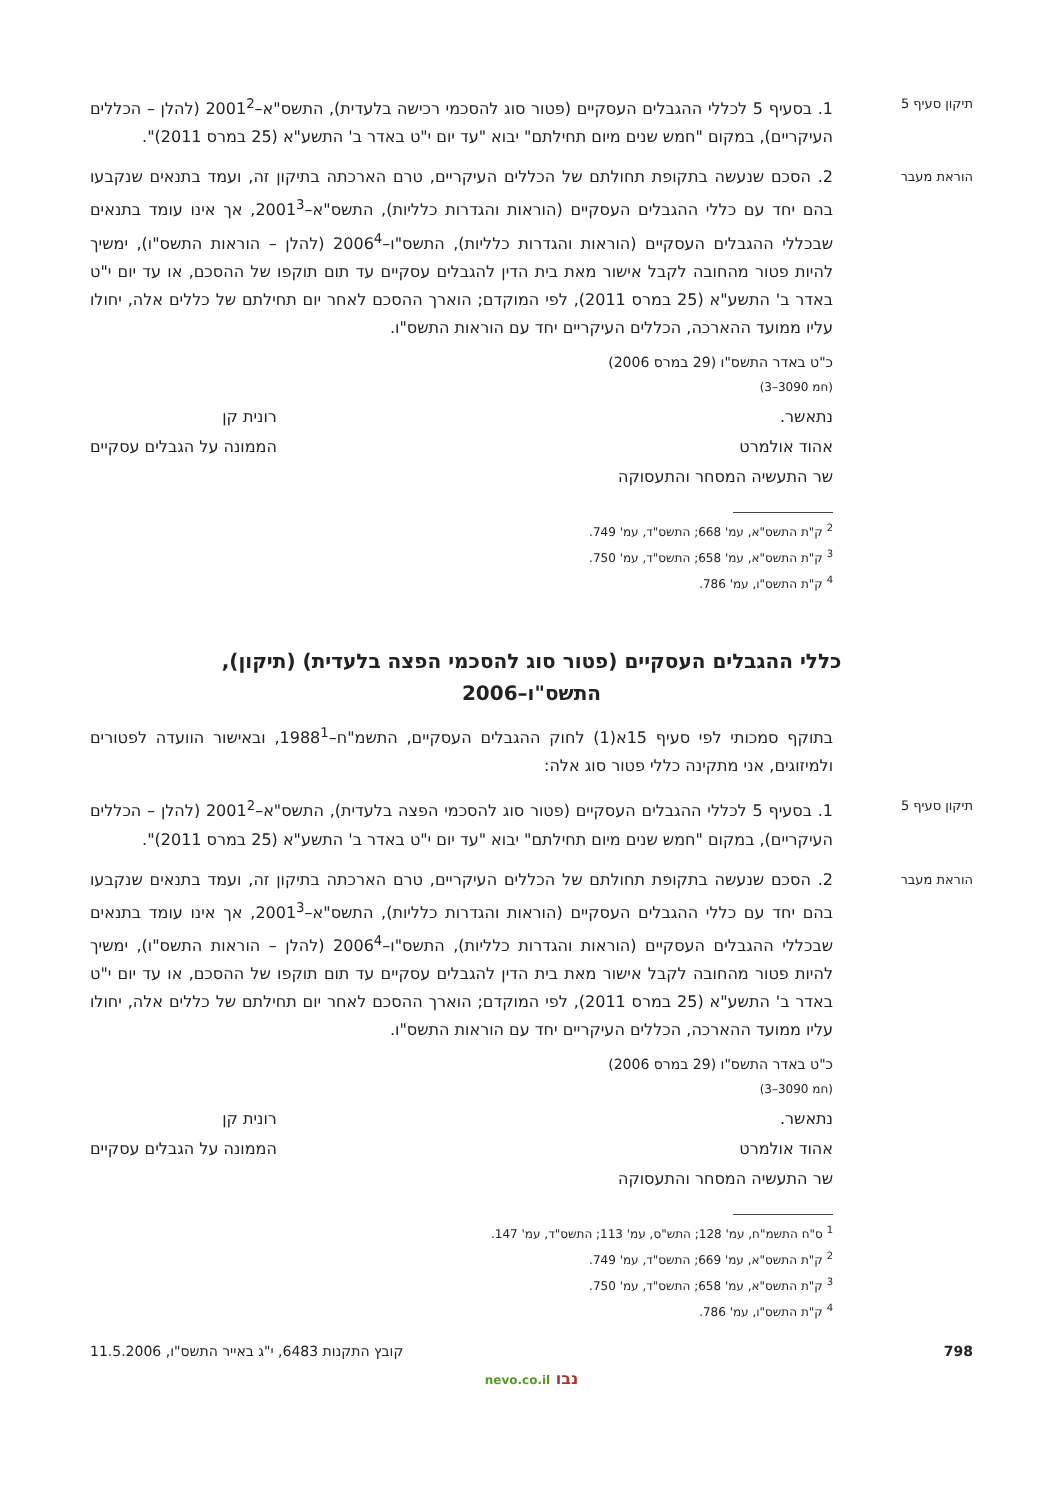תיקון סעיף 5
1. בסעיף 5 לכללי ההגבלים העסקיים (פטור סוג להסכמי רכישה בלעדית), התשס"א–2001<sup>2</sup> (להלן – הכללים העיקריים), במקום "חמש שנים מיום תחילתם" יבוא "עד יום י"ט באדר ב' התשע"א (25 במרס 2011)".
הוראת מעבר
2. הסכם שנעשה בתקופת תחולתם של הכללים העיקריים, טרם הארכתה בתיקון זה, ועמד בתנאים שנקבעו בהם יחד עם כללי ההגבלים העסקיים (הוראות והגדרות כלליות), התשס"א–2001<sup>3</sup>, אך אינו עומד בתנאים שבכללי ההגבלים העסקיים (הוראות והגדרות כלליות), התשס"ו–2006<sup>4</sup> (להלן – הוראות התשס"ו), ימשיך להיות פטור מהחובה לקבל אישור מאת בית הדין להגבלים עסקיים עד תום תוקפו של ההסכם, או עד יום י"ט באדר ב' התשע"א (25 במרס 2011), לפי המוקדם; הוארך ההסכם לאחר יום תחילתם של כללים אלה, יחולו עליו ממועד ההארכה, הכללים העיקריים יחד עם הוראות התשס"ו.
כ"ט באדר התשס"ו (29 במרס 2006)
(חמ 3090–3)
נתאשר.
אהוד אולמרט
שר התעשיה המסחר והתעסוקה
רונית קן
הממונה על הגבלים עסקיים
<sup>2</sup> ק"ת התשס"א, עמ' 668; התשס"ד, עמ' 749.
<sup>3</sup> ק"ת התשס"א, עמ' 658; התשס"ד, עמ' 750.
<sup>4</sup> ק"ת התשס"ו, עמ' 786.
כללי ההגבלים העסקיים (פטור סוג להסכמי הפצה בלעדית) (תיקון),
התשס"ו–2006
בתוקף סמכותי לפי סעיף 15א(1) לחוק ההגבלים העסקיים, התשמ"ח–1988<sup>1</sup>, ובאישור הוועדה לפטורים ולמיזוגים, אני מתקינה כללי פטור סוג אלה:
תיקון סעיף 5
1. בסעיף 5 לכללי ההגבלים העסקיים (פטור סוג להסכמי הפצה בלעדית), התשס"א–2001<sup>2</sup> (להלן – הכללים העיקריים), במקום "חמש שנים מיום תחילתם" יבוא "עד יום י"ט באדר ב' התשע"א (25 במרס 2011)".
הוראת מעבר
2. הסכם שנעשה בתקופת תחולתם של הכללים העיקריים, טרם הארכתה בתיקון זה, ועמד בתנאים שנקבעו בהם יחד עם כללי ההגבלים העסקיים (הוראות והגדרות כלליות), התשס"א–2001<sup>3</sup>, אך אינו עומד בתנאים שבכללי ההגבלים העסקיים (הוראות והגדרות כלליות), התשס"ו–2006<sup>4</sup> (להלן – הוראות התשס"ו), ימשיך להיות פטור מהחובה לקבל אישור מאת בית הדין להגבלים עסקיים עד תום תוקפו של ההסכם, או עד יום י"ט באדר ב' התשע"א (25 במרס 2011), לפי המוקדם; הוארך ההסכם לאחר יום תחילתם של כללים אלה, יחולו עליו ממועד ההארכה, הכללים העיקריים יחד עם הוראות התשס"ו.
כ"ט באדר התשס"ו (29 במרס 2006)
(חמ 3090–3)
נתאשר.
אהוד אולמרט
שר התעשיה המסחר והתעסוקה
רונית קן
הממונה על הגבלים עסקיים
<sup>1</sup> ס"ח התשמ"ח, עמ' 128; התש"ס, עמ' 113; התשס"ד, עמ' 147.
<sup>2</sup> ק"ת התשס"א, עמ' 669; התשס"ד, עמ' 749.
<sup>3</sup> ק"ת התשס"א, עמ' 658; התשס"ד, עמ' 750.
<sup>4</sup> ק"ת התשס"ו, עמ' 786.
798 קובץ התקנות 6483, י"ג באייר התשס"ו, 11.5.2006
נבו nevo.co.il